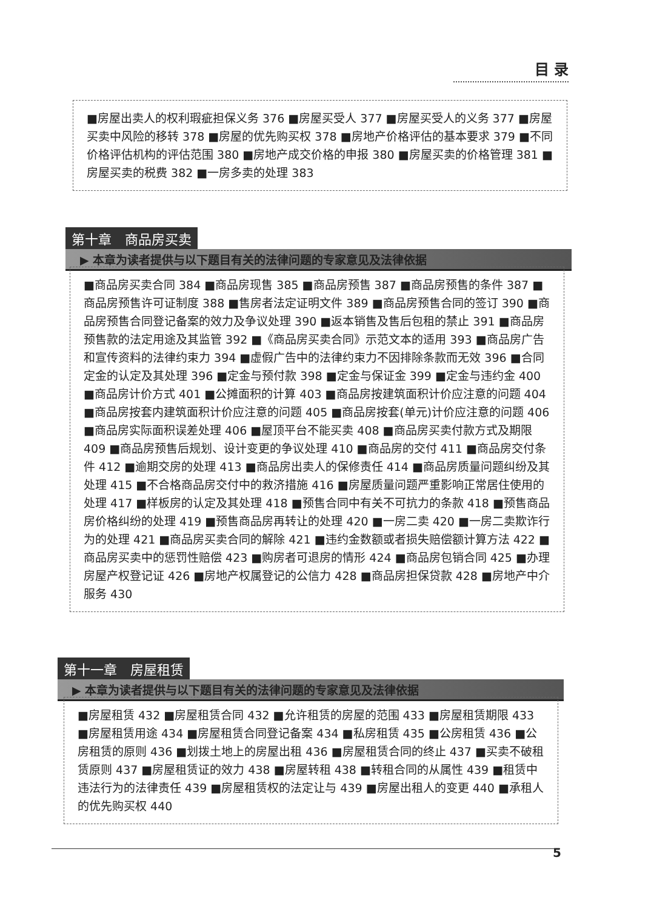目 录
■房屋出卖人的权利瑕疵担保义务 376 ■房屋买受人 377 ■房屋买受人的义务 377 ■房屋买卖中风险的移转 378 ■房屋的优先购买权 378 ■房地产价格评估的基本要求 379 ■不同价格评估机构的评估范围 380 ■房地产成交价格的申报 380 ■房屋买卖的价格管理 381 ■房屋买卖的税费 382 ■一房多卖的处理 383
第十章　商品房买卖
▶ 本章为读者提供与以下题目有关的法律问题的专家意见及法律依据
■商品房买卖合同 384 ■商品房现售 385 ■商品房预售 387 ■商品房预售的条件 387 ■商品房预售许可证制度 388 ■售房者法定证明文件 389 ■商品房预售合同的签订 390 ■商品房预售合同登记备案的效力及争议处理 390 ■返本销售及售后包租的禁止 391 ■商品房预售款的法定用途及其监管 392 ■《商品房买卖合同》示范文本的适用 393 ■商品房广告和宣传资料的法律约束力 394 ■虚假广告中的法律约束力不因排除条款而无效 396 ■合同定金的认定及其处理 396 ■定金与预付款 398 ■定金与保证金 399 ■定金与违约金 400 ■商品房计价方式 401 ■公摊面积的计算 403 ■商品房按建筑面积计价应注意的问题 404 ■商品房按套内建筑面积计价应注意的问题 405 ■商品房按套(单元)计价应注意的问题 406 ■商品房实际面积误差处理 406 ■屋顶平台不能买卖 408 ■商品房买卖付款方式及期限 409 ■商品房预售后规划、设计变更的争议处理 410 ■商品房的交付 411 ■商品房交付条件 412 ■逾期交房的处理 413 ■商品房出卖人的保修责任 414 ■商品房质量问题纠纷及其处理 415 ■不合格商品房交付中的救济措施 416 ■房屋质量问题严重影响正常居住使用的处理 417 ■样板房的认定及其处理 418 ■预售合同中有关不可抗力的条款 418 ■预售商品房价格纠纷的处理 419 ■预售商品房再转让的处理 420 ■一房二卖 420 ■一房二卖欺诈行为的处理 421 ■商品房买卖合同的解除 421 ■违约金数额或者损失赔偿额计算方法 422 ■商品房买卖中的惩罚性赔偿 423 ■购房者可退房的情形 424 ■商品房包销合同 425 ■办理房屋产权登记证 426 ■房地产权属登记的公信力 428 ■商品房担保贷款 428 ■房地产中介服务 430
第十一章　房屋租赁
▶ 本章为读者提供与以下题目有关的法律问题的专家意见及法律依据
■房屋租赁 432 ■房屋租赁合同 432 ■允许租赁的房屋的范围 433 ■房屋租赁期限 433 ■房屋租赁用途 434 ■房屋租赁合同登记备案 434 ■私房租赁 435 ■公房租赁 436 ■公房租赁的原则 436 ■划拨土地上的房屋出租 436 ■房屋租赁合同的终止 437 ■买卖不破租赁原则 437 ■房屋租赁证的效力 438 ■房屋转租 438 ■转租合同的从属性 439 ■租赁中违法行为的法律责任 439 ■房屋租赁权的法定让与 439 ■房屋出租人的变更 440 ■承租人的优先购买权 440
5